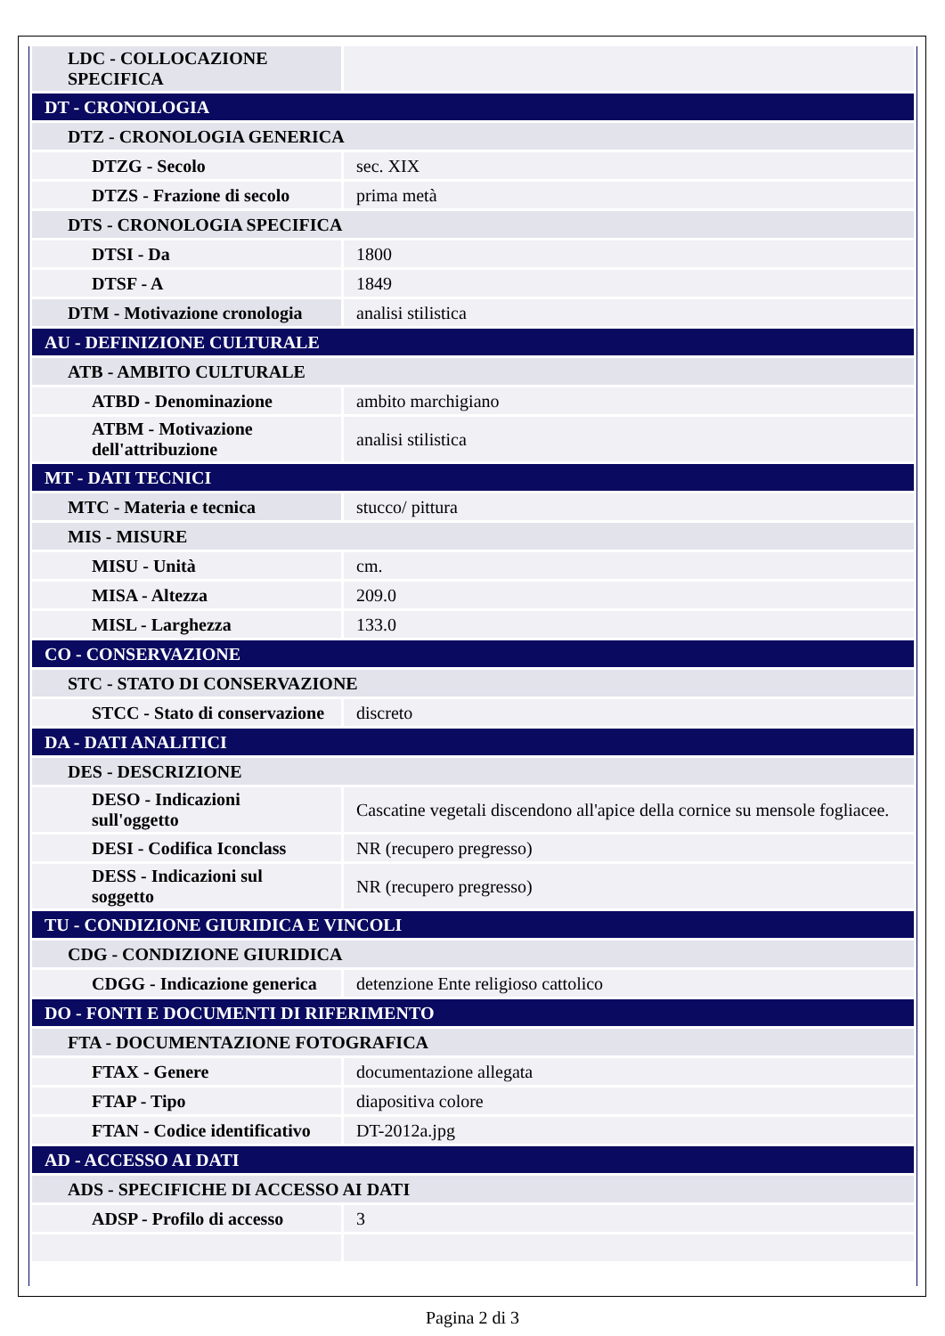| LDC - COLLOCAZIONE SPECIFICA | |
| DT - CRONOLOGIA | |
| DTZ - CRONOLOGIA GENERICA | |
| DTZG - Secolo | sec. XIX |
| DTZS - Frazione di secolo | prima metà |
| DTS - CRONOLOGIA SPECIFICA | |
| DTSI - Da | 1800 |
| DTSF - A | 1849 |
| DTM - Motivazione cronologia | analisi stilistica |
| AU - DEFINIZIONE CULTURALE | |
| ATB - AMBITO CULTURALE | |
| ATBD - Denominazione | ambito marchigiano |
| ATBM - Motivazione dell'attribuzione | analisi stilistica |
| MT - DATI TECNICI | |
| MTC - Materia e tecnica | stucco/ pittura |
| MIS - MISURE | |
| MISU - Unità | cm. |
| MISA - Altezza | 209.0 |
| MISL - Larghezza | 133.0 |
| CO - CONSERVAZIONE | |
| STC - STATO DI CONSERVAZIONE | |
| STCC - Stato di conservazione | discreto |
| DA - DATI ANALITICI | |
| DES - DESCRIZIONE | |
| DESO - Indicazioni sull'oggetto | Cascatine vegetali discendono all'apice della cornice su mensole fogliacee. |
| DESI - Codifica Iconclass | NR (recupero pregresso) |
| DESS - Indicazioni sul soggetto | NR (recupero pregresso) |
| TU - CONDIZIONE GIURIDICA E VINCOLI | |
| CDG - CONDIZIONE GIURIDICA | |
| CDGG - Indicazione generica | detenzione Ente religioso cattolico |
| DO - FONTI E DOCUMENTI DI RIFERIMENTO | |
| FTA - DOCUMENTAZIONE FOTOGRAFICA | |
| FTAX - Genere | documentazione allegata |
| FTAP - Tipo | diapositiva colore |
| FTAN - Codice identificativo | DT-2012a.jpg |
| AD - ACCESSO AI DATI | |
| ADS - SPECIFICHE DI ACCESSO AI DATI | |
| ADSP - Profilo di accesso | 3 |
Pagina 2 di 3